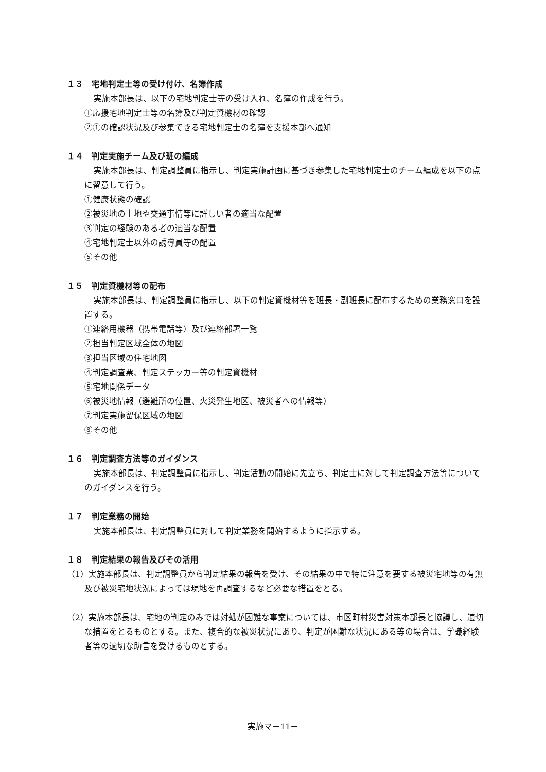１３　宅地判定士等の受け付け、名簿作成
実施本部長は、以下の宅地判定士等の受け入れ、名簿の作成を行う。
①応援宅地判定士等の名簿及び判定資機材の確認
②①の確認状況及び参集できる宅地判定士の名簿を支援本部へ通知
１４　判定実施チーム及び班の編成
実施本部長は、判定調整員に指示し、判定実施計画に基づき参集した宅地判定士のチーム編成を以下の点に留意して行う。
①健康状態の確認
②被災地の土地や交通事情等に詳しい者の適当な配置
③判定の経験のある者の適当な配置
④宅地判定士以外の誘導員等の配置
⑤その他
１５　判定資機材等の配布
実施本部長は、判定調整員に指示し、以下の判定資機材等を班長・副班長に配布するための業務窓口を設置する。
①連絡用機器（携帯電話等）及び連絡部署一覧
②担当判定区域全体の地図
③担当区域の住宅地図
④判定調査票、判定ステッカー等の判定資機材
⑤宅地関係データ
⑥被災地情報（避難所の位置、火災発生地区、被災者への情報等）
⑦判定実施留保区域の地図
⑧その他
１６　判定調査方法等のガイダンス
実施本部長は、判定調整員に指示し、判定活動の開始に先立ち、判定士に対して判定調査方法等についてのガイダンスを行う。
１７　判定業務の開始
実施本部長は、判定調整員に対して判定業務を開始するように指示する。
１８　判定結果の報告及びその活用
（1）実施本部長は、判定調整員から判定結果の報告を受け、その結果の中で特に注意を要する被災宅地等の有無及び被災宅地状況によっては現地を再調査するなど必要な措置をとる。
（2）実施本部長は、宅地の判定のみでは対処が困難な事案については、市区町村災害対策本部長と協議し、適切な措置をとるものとする。また、複合的な被災状況にあり、判定が困難な状況にある等の場合は、学識経験者等の適切な助言を受けるものとする。
実施マ－11－